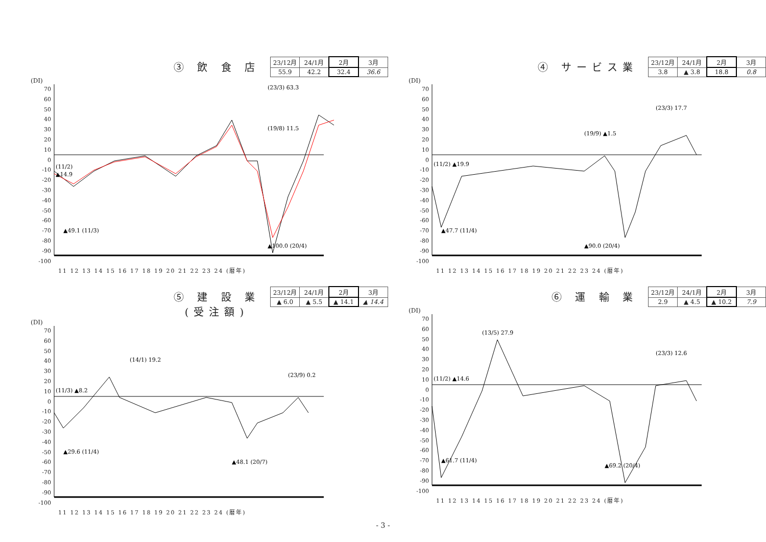③ 飲 食 店
| 23/12月 | 24/1月 | 2月 | 3月 |
| 55.9 | 42.2 | 32.4 | 36.6 |
(DI)
70
60
50
40
30
20
10
0
-10
-20
-30
-40
-50
-60
-70
-80
-90
-100
(11/2)
▲14.9
▲49.1 (11/3)
(19/8) 11.5
▲100.0 (20/4)
(23/3) 63.3
11 12 13 14 15 16 17 18 19 20 21 22 23 24 (暦年)
④ サービス業
| 23/12月 | 24/1月 | 2月 | 3月 |
| 3.8 | ▲ 3.8 | 18.8 | 0.8 |
(DI)
70
60
50
40
30
20
10
0
-10
-20
-30
-40
-50
-60
-70
-80
-90
-100
(11/2) ▲19.9
▲47.7 (11/4)
(19/9) ▲1.5
▲90.0 (20/4)
(23/3) 17.7
11 12 13 14 15 16 17 18 19 20 21 22 23 24 (暦年)
⑤ 建 設 業
(受注額)
| 23/12月 | 24/1月 | 2月 | 3月 |
| ▲ 6.0 | ▲ 5.5 | ▲ 14.1 | ▲ 14.4 |
(DI)
70
60
50
40
30
20
10
0
-10
-20
-30
-40
-50
-60
-70
-80
-90
-100
(11/3) ▲8.2
▲29.6 (11/4)
(14/1) 19.2
▲48.1 (20/7)
(23/9) 0.2
11 12 13 14 15 16 17 18 19 20 21 22 23 24 (暦年)
⑥ 運 輸 業
| 23/12月 | 24/1月 | 2月 | 3月 |
| 2.9 | ▲ 4.5 | ▲ 10.2 | 7.9 |
(DI)
70
60
50
40
30
20
10
0
-10
-20
-30
-40
-50
-60
-70
-80
-90
-100
(11/2) ▲14.6
▲61.7 (11/4)
(13/5) 27.9
▲69.2 (20/4)
(23/3) 12.6
11 12 13 14 15 16 17 18 19 20 21 22 23 24 (暦年)
- 3 -